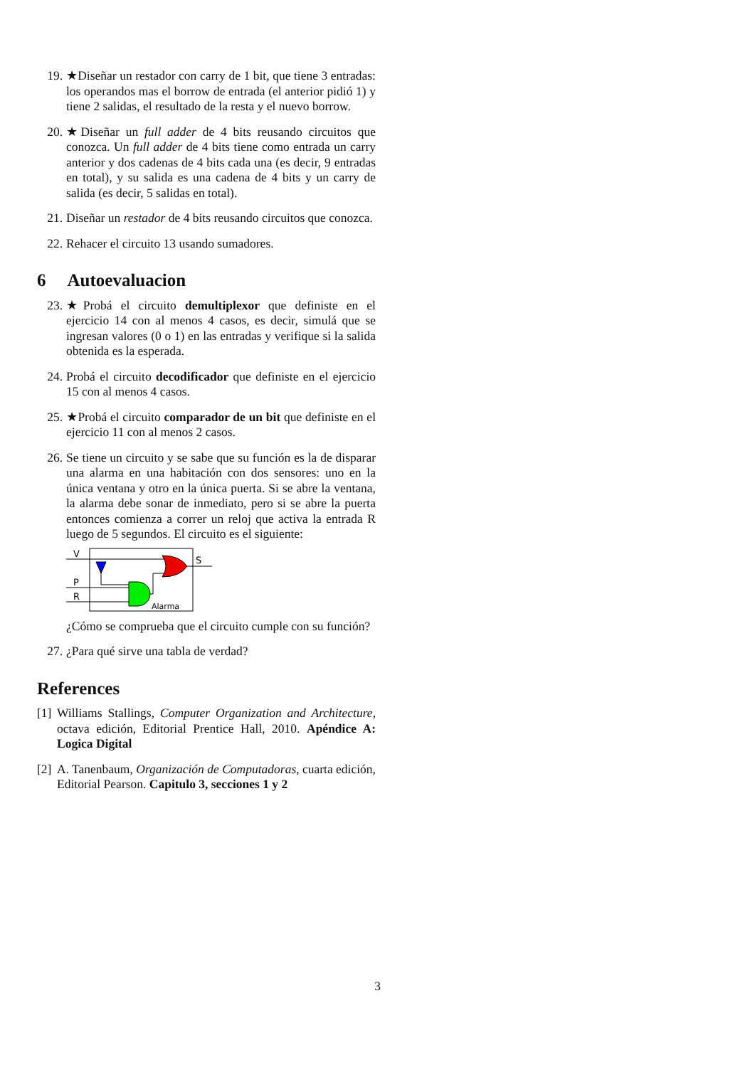19. ★Diseñar un restador con carry de 1 bit, que tiene 3 entradas: los operandos mas el borrow de entrada (el anterior pidió 1) y tiene 2 salidas, el resultado de la resta y el nuevo borrow.
20. ★Diseñar un full adder de 4 bits reusando circuitos que conozca. Un full adder de 4 bits tiene como entrada un carry anterior y dos cadenas de 4 bits cada una (es decir, 9 entradas en total), y su salida es una cadena de 4 bits y un carry de salida (es decir, 5 salidas en total).
21. Diseñar un restador de 4 bits reusando circuitos que conozca.
22. Rehacer el circuito 13 usando sumadores.
6 Autoevaluacion
23. ★Probá el circuito demultiplexor que definiste en el ejercicio 14 con al menos 4 casos, es decir, simulá que se ingresan valores (0 o 1) en las entradas y verifique si la salida obtenida es la esperada.
24. Probá el circuito decodificador que definiste en el ejercicio 15 con al menos 4 casos.
25. ★Probá el circuito comparador de un bit que definiste en el ejercicio 11 con al menos 2 casos.
26. Se tiene un circuito y se sabe que su función es la de disparar una alarma en una habitación con dos sensores: uno en la única ventana y otro en la única puerta. Si se abre la ventana, la alarma debe sonar de inmediato, pero si se abre la puerta entonces comienza a correr un reloj que activa la entrada R luego de 5 segundos. El circuito es el siguiente:
V
P
R
S
Alarma
¿Cómo se comprueba que el circuito cumple con su función?
27. ¿Para qué sirve una tabla de verdad?
References
[1]
Williams Stallings, Computer Organization and Architecture, octava edición, Editorial Prentice Hall, 2010. Apéndice A: Logica Digital
[2]
A. Tanenbaum, Organización de Computadoras, cuarta edición, Editorial Pearson. Capitulo 3, secciones 1 y 2
3